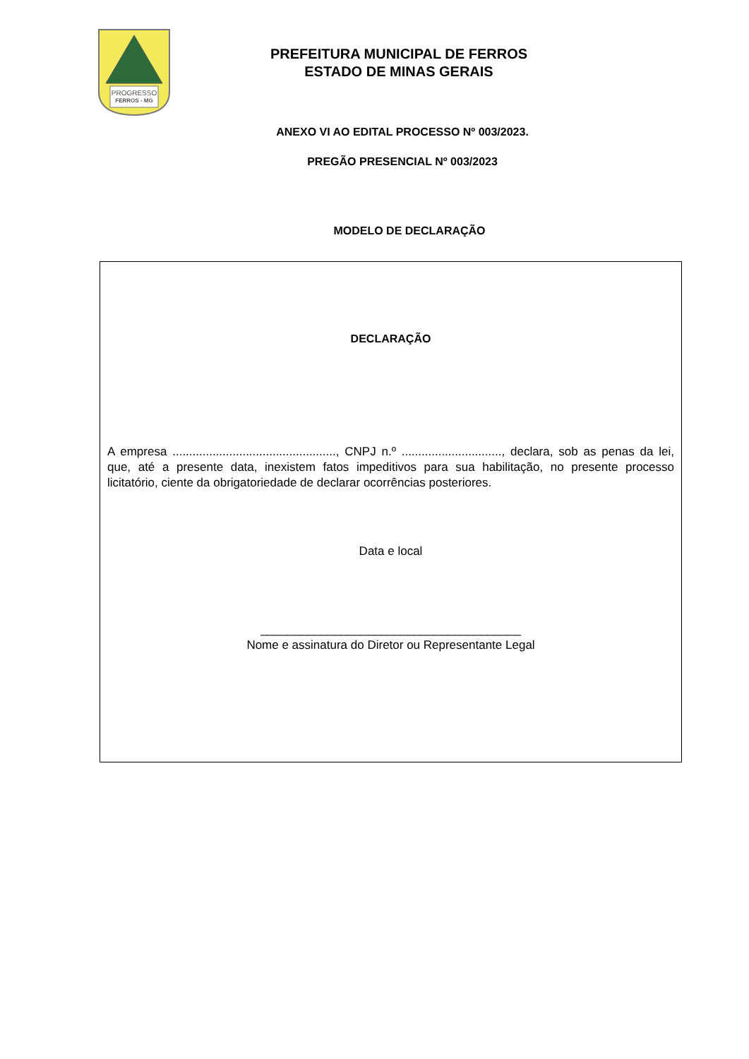PROGRESSO
FERROS - MG
PREFEITURA MUNICIPAL DE FERROS
ESTADO DE MINAS GERAIS
ANEXO VI AO EDITAL PROCESSO Nº 003/2023.
PREGÃO PRESENCIAL Nº 003/2023
MODELO DE DECLARAÇÃO
DECLARAÇÃO
A empresa ................................................., CNPJ n.º .............................., declara, sob as penas da lei, que, até a presente data, inexistem fatos impeditivos para sua habilitação, no presente processo licitatório, ciente da obrigatoriedade de declarar ocorrências posteriores.
Data e local
_______________________________________
Nome e assinatura do Diretor ou Representante Legal